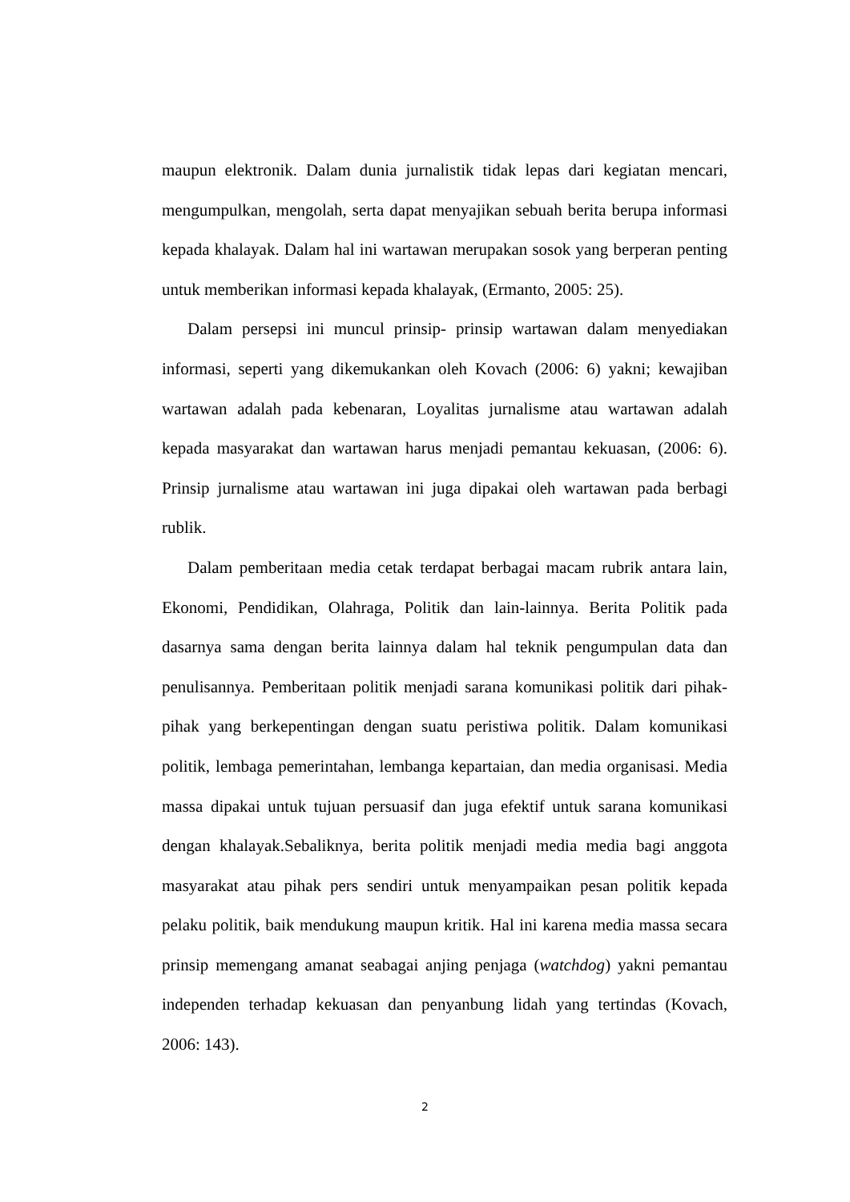maupun elektronik. Dalam dunia jurnalistik tidak lepas dari kegiatan mencari, mengumpulkan, mengolah, serta dapat menyajikan sebuah berita berupa informasi kepada khalayak. Dalam hal ini wartawan merupakan sosok yang berperan penting untuk memberikan informasi kepada khalayak, (Ermanto, 2005: 25).
Dalam persepsi ini muncul prinsip- prinsip wartawan dalam menyediakan informasi, seperti yang dikemukankan oleh Kovach (2006: 6) yakni; kewajiban wartawan adalah pada kebenaran, Loyalitas jurnalisme atau wartawan adalah kepada masyarakat dan wartawan harus menjadi pemantau kekuasan, (2006: 6). Prinsip jurnalisme atau wartawan ini juga dipakai oleh wartawan pada berbagi rublik.
Dalam pemberitaan media cetak terdapat berbagai macam rubrik antara lain, Ekonomi, Pendidikan, Olahraga, Politik dan lain-lainnya. Berita Politik pada dasarnya sama dengan berita lainnya dalam hal teknik pengumpulan data dan penulisannya. Pemberitaan politik menjadi sarana komunikasi politik dari pihak-pihak yang berkepentingan dengan suatu peristiwa politik. Dalam komunikasi politik, lembaga pemerintahan, lembanga kepartaian, dan media organisasi. Media massa dipakai untuk tujuan persuasif dan juga efektif untuk sarana komunikasi dengan khalayak.Sebaliknya, berita politik menjadi media media bagi anggota masyarakat atau pihak pers sendiri untuk menyampaikan pesan politik kepada pelaku politik, baik mendukung maupun kritik. Hal ini karena media massa secara prinsip memengang amanat seabagai anjing penjaga (watchdog) yakni pemantau independen terhadap kekuasan dan penyanbung lidah yang tertindas (Kovach, 2006: 143).
2